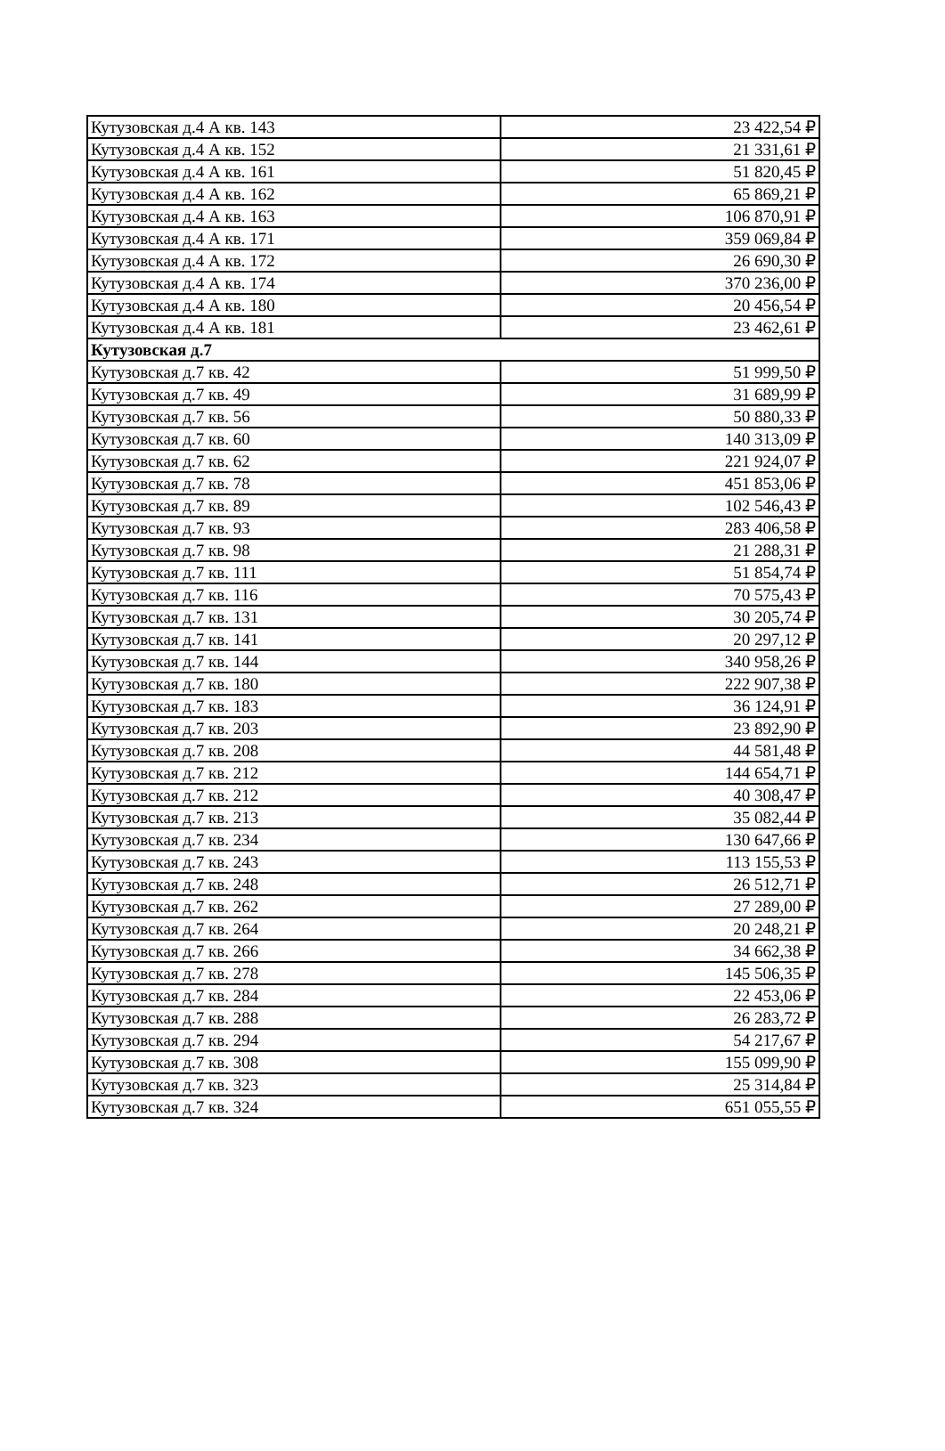| Кутузовская д.4 А кв. 143 | 23 422,54 ₽ |
| Кутузовская д.4 А кв. 152 | 21 331,61 ₽ |
| Кутузовская д.4 А кв. 161 | 51 820,45 ₽ |
| Кутузовская д.4 А кв. 162 | 65 869,21 ₽ |
| Кутузовская д.4 А кв. 163 | 106 870,91 ₽ |
| Кутузовская д.4 А кв. 171 | 359 069,84 ₽ |
| Кутузовская д.4 А кв. 172 | 26 690,30 ₽ |
| Кутузовская д.4 А кв. 174 | 370 236,00 ₽ |
| Кутузовская д.4 А кв. 180 | 20 456,54 ₽ |
| Кутузовская д.4 А кв. 181 | 23 462,61 ₽ |
| Кутузовская д.7 | |
| Кутузовская д.7 кв. 42 | 51 999,50 ₽ |
| Кутузовская д.7 кв. 49 | 31 689,99 ₽ |
| Кутузовская д.7 кв. 56 | 50 880,33 ₽ |
| Кутузовская д.7 кв. 60 | 140 313,09 ₽ |
| Кутузовская д.7 кв. 62 | 221 924,07 ₽ |
| Кутузовская д.7 кв. 78 | 451 853,06 ₽ |
| Кутузовская д.7 кв. 89 | 102 546,43 ₽ |
| Кутузовская д.7 кв. 93 | 283 406,58 ₽ |
| Кутузовская д.7 кв. 98 | 21 288,31 ₽ |
| Кутузовская д.7 кв. 111 | 51 854,74 ₽ |
| Кутузовская д.7 кв. 116 | 70 575,43 ₽ |
| Кутузовская д.7 кв. 131 | 30 205,74 ₽ |
| Кутузовская д.7 кв. 141 | 20 297,12 ₽ |
| Кутузовская д.7 кв. 144 | 340 958,26 ₽ |
| Кутузовская д.7 кв. 180 | 222 907,38 ₽ |
| Кутузовская д.7 кв. 183 | 36 124,91 ₽ |
| Кутузовская д.7 кв. 203 | 23 892,90 ₽ |
| Кутузовская д.7 кв. 208 | 44 581,48 ₽ |
| Кутузовская д.7 кв. 212 | 144 654,71 ₽ |
| Кутузовская д.7 кв. 212 | 40 308,47 ₽ |
| Кутузовская д.7 кв. 213 | 35 082,44 ₽ |
| Кутузовская д.7 кв. 234 | 130 647,66 ₽ |
| Кутузовская д.7 кв. 243 | 113 155,53 ₽ |
| Кутузовская д.7 кв. 248 | 26 512,71 ₽ |
| Кутузовская д.7 кв. 262 | 27 289,00 ₽ |
| Кутузовская д.7 кв. 264 | 20 248,21 ₽ |
| Кутузовская д.7 кв. 266 | 34 662,38 ₽ |
| Кутузовская д.7 кв. 278 | 145 506,35 ₽ |
| Кутузовская д.7 кв. 284 | 22 453,06 ₽ |
| Кутузовская д.7 кв. 288 | 26 283,72 ₽ |
| Кутузовская д.7 кв. 294 | 54 217,67 ₽ |
| Кутузовская д.7 кв. 308 | 155 099,90 ₽ |
| Кутузовская д.7 кв. 323 | 25 314,84 ₽ |
| Кутузовская д.7 кв. 324 | 651 055,55 ₽ |